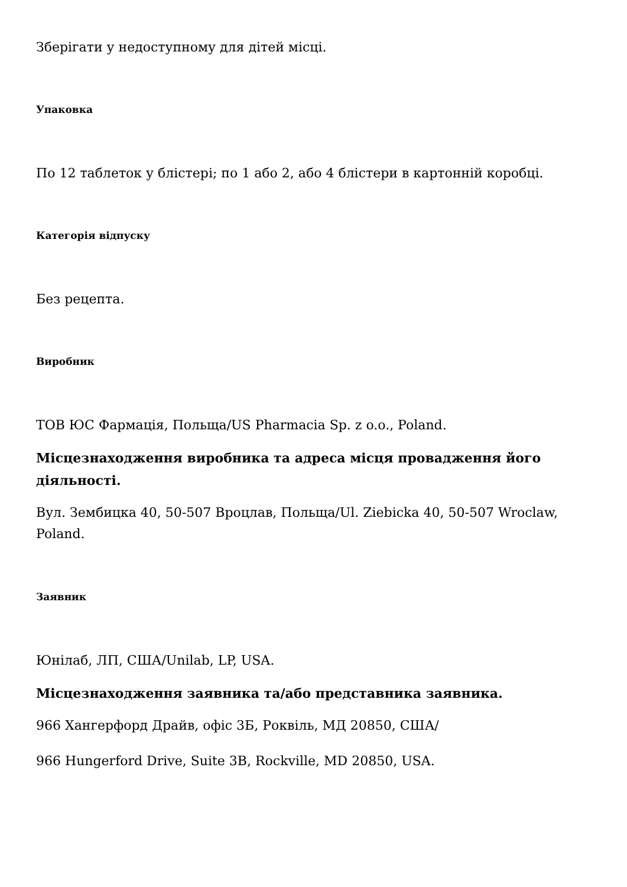Зберігати у недоступному для дітей місці.
Упаковка
По 12 таблеток у блістері; по 1 або 2, або 4 блістери в картонній коробці.
Категорія відпуску
Без рецепта.
Виробник
ТОВ ЮС Фармація, Польща/US Pharmacia Sp. z o.o., Poland.
Місцезнаходження виробника та адреса місця провадження його діяльності.
Вул. Зембицка 40, 50-507 Вроцлав, Польща/Ul. Ziebicka 40, 50-507 Wroclaw, Poland.
Заявник
Юнілаб, ЛП, США/Unilab, LP, USA.
Місцезнаходження заявника та/або представника заявника.
966 Хангерфорд Драйв, офіс 3Б, Роквіль, МД 20850, США/
966 Hungerford Drive, Suite 3B, Rockville, MD 20850, USA.